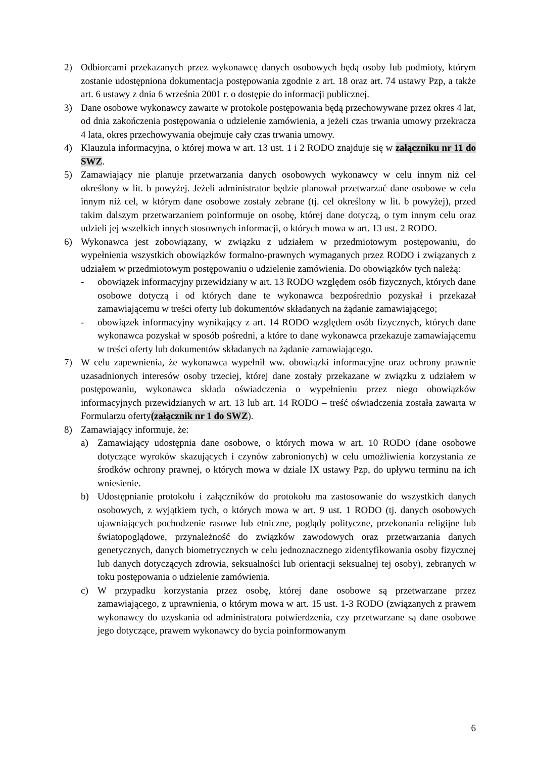2) Odbiorcami przekazanych przez wykonawcę danych osobowych będą osoby lub podmioty, którym zostanie udostępniona dokumentacja postępowania zgodnie z art. 18 oraz art. 74 ustawy Pzp, a także art. 6 ustawy z dnia 6 września 2001 r. o dostępie do informacji publicznej.
3) Dane osobowe wykonawcy zawarte w protokole postępowania będą przechowywane przez okres 4 lat, od dnia zakończenia postępowania o udzielenie zamówienia, a jeżeli czas trwania umowy przekracza 4 lata, okres przechowywania obejmuje cały czas trwania umowy.
4) Klauzula informacyjna, o której mowa w art. 13 ust. 1 i 2 RODO znajduje się w załączniku nr 11 do SWZ.
5) Zamawiający nie planuje przetwarzania danych osobowych wykonawcy w celu innym niż cel określony w lit. b powyżej. Jeżeli administrator będzie planował przetwarzać dane osobowe w celu innym niż cel, w którym dane osobowe zostały zebrane (tj. cel określony w lit. b powyżej), przed takim dalszym przetwarzaniem poinformuje on osobę, której dane dotyczą, o tym innym celu oraz udzieli jej wszelkich innych stosownych informacji, o których mowa w art. 13 ust. 2 RODO.
6) Wykonawca jest zobowiązany, w związku z udziałem w przedmiotowym postępowaniu, do wypełnienia wszystkich obowiązków formalno-prawnych wymaganych przez RODO i związanych z udziałem w przedmiotowym postępowaniu o udzielenie zamówienia. Do obowiązków tych należą:
- obowiązek informacyjny przewidziany w art. 13 RODO względem osób fizycznych, których dane osobowe dotyczą i od których dane te wykonawca bezpośrednio pozyskał i przekazał zamawiającemu w treści oferty lub dokumentów składanych na żądanie zamawiającego;
- obowiązek informacyjny wynikający z art. 14 RODO względem osób fizycznych, których dane wykonawca pozyskał w sposób pośredni, a które to dane wykonawca przekazuje zamawiającemu w treści oferty lub dokumentów składanych na żądanie zamawiającego.
7) W celu zapewnienia, że wykonawca wypełnił ww. obowiązki informacyjne oraz ochrony prawnie uzasadnionych interesów osoby trzeciej, której dane zostały przekazane w związku z udziałem w postępowaniu, wykonawca składa oświadczenia o wypełnieniu przez niego obowiązków informacyjnych przewidzianych w art. 13 lub art. 14 RODO – treść oświadczenia została zawarta w Formularzu oferty(załącznik nr 1 do SWZ).
8) Zamawiający informuje, że:
a) Zamawiający udostępnia dane osobowe, o których mowa w art. 10 RODO (dane osobowe dotyczące wyroków skazujących i czynów zabronionych) w celu umożliwienia korzystania ze środków ochrony prawnej, o których mowa w dziale IX ustawy Pzp, do upływu terminu na ich wniesienie.
b) Udostępnianie protokołu i załączników do protokołu ma zastosowanie do wszystkich danych osobowych, z wyjątkiem tych, o których mowa w art. 9 ust. 1 RODO (tj. danych osobowych ujawniających pochodzenie rasowe lub etniczne, poglądy polityczne, przekonania religijne lub światopoglądowe, przynależność do związków zawodowych oraz przetwarzania danych genetycznych, danych biometrycznych w celu jednoznacznego zidentyfikowania osoby fizycznej lub danych dotyczących zdrowia, seksualności lub orientacji seksualnej tej osoby), zebranych w toku postępowania o udzielenie zamówienia.
c) W przypadku korzystania przez osobę, której dane osobowe są przetwarzane przez zamawiającego, z uprawnienia, o którym mowa w art. 15 ust. 1-3 RODO (związanych z prawem wykonawcy do uzyskania od administratora potwierdzenia, czy przetwarzane są dane osobowe jego dotyczące, prawem wykonawcy do bycia poinformowanym
6